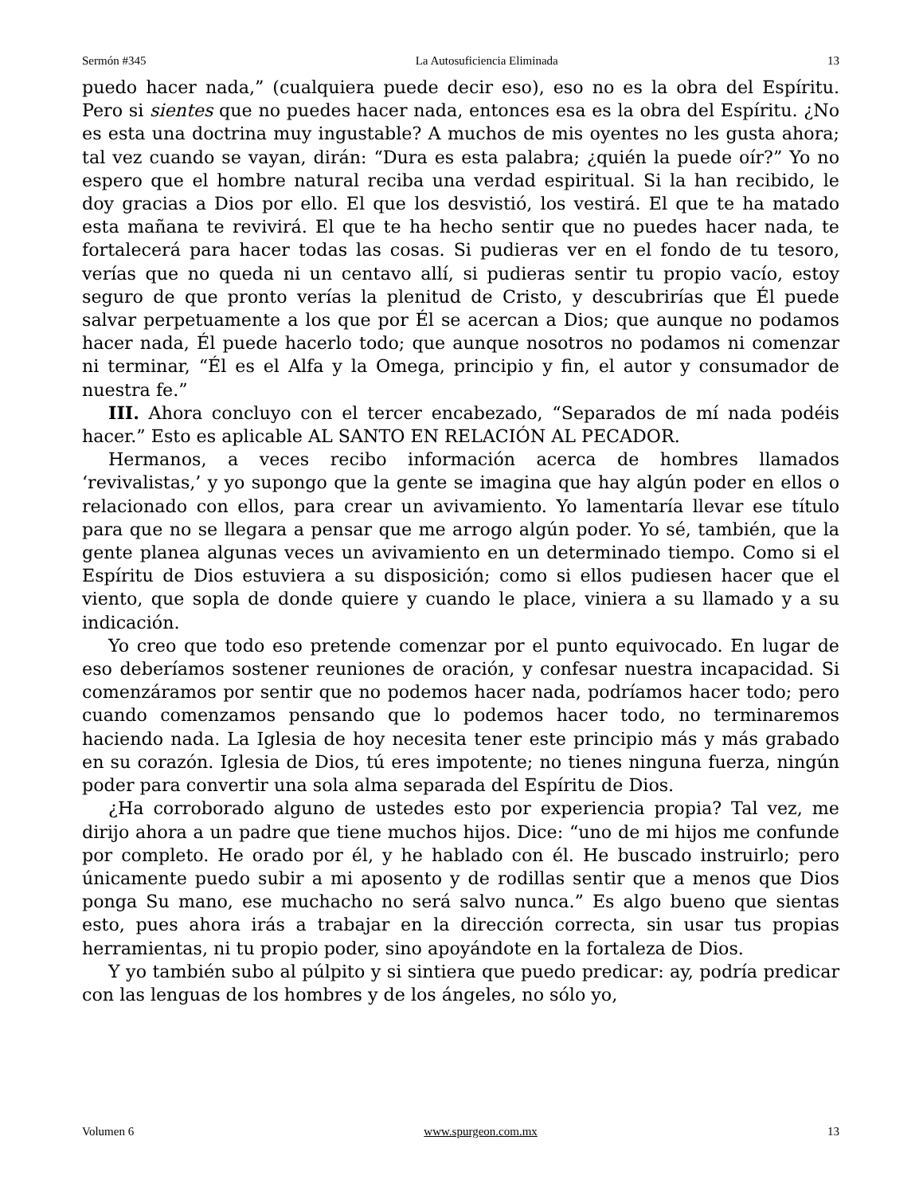Sermón #345 La Autosuficiencia Eliminada 13
puedo hacer nada,” (cualquiera puede decir eso), eso no es la obra del Espíritu. Pero si sientes que no puedes hacer nada, entonces esa es la obra del Espíritu. ¿No es esta una doctrina muy ingustable? A muchos de mis oyentes no les gusta ahora; tal vez cuando se vayan, dirán: “Dura es esta palabra; ¿quién la puede oír?” Yo no espero que el hombre natural reciba una verdad espiritual. Si la han recibido, le doy gracias a Dios por ello. El que los desvistió, los vestirá. El que te ha matado esta mañana te revivirá. El que te ha hecho sentir que no puedes hacer nada, te fortalecerá para hacer todas las cosas. Si pudieras ver en el fondo de tu tesoro, verías que no queda ni un centavo allí, si pudieras sentir tu propio vacío, estoy seguro de que pronto verías la plenitud de Cristo, y descubrirías que Él puede salvar perpetuamente a los que por Él se acercan a Dios; que aunque no podamos hacer nada, Él puede hacerlo todo; que aunque nosotros no podamos ni comenzar ni terminar, “Él es el Alfa y la Omega, principio y fin, el autor y consumador de nuestra fe.”
III. Ahora concluyo con el tercer encabezado, “Separados de mí nada podéis hacer.” Esto es aplicable AL SANTO EN RELACIÓN AL PECADOR.
Hermanos, a veces recibo información acerca de hombres llamados ‘revivalistas,’ y yo supongo que la gente se imagina que hay algún poder en ellos o relacionado con ellos, para crear un avivamiento. Yo lamentaría llevar ese título para que no se llegara a pensar que me arrogo algún poder. Yo sé, también, que la gente planea algunas veces un avivamiento en un determinado tiempo. Como si el Espíritu de Dios estuviera a su disposición; como si ellos pudiesen hacer que el viento, que sopla de donde quiere y cuando le place, viniera a su llamado y a su indicación.
Yo creo que todo eso pretende comenzar por el punto equivocado. En lugar de eso deberíamos sostener reuniones de oración, y confesar nuestra incapacidad. Si comenzáramos por sentir que no podemos hacer nada, podríamos hacer todo; pero cuando comenzamos pensando que lo podemos hacer todo, no terminaremos haciendo nada. La Iglesia de hoy necesita tener este principio más y más grabado en su corazón. Iglesia de Dios, tú eres impotente; no tienes ninguna fuerza, ningún poder para convertir una sola alma separada del Espíritu de Dios.
¿Ha corroborado alguno de ustedes esto por experiencia propia? Tal vez, me dirijo ahora a un padre que tiene muchos hijos. Dice: “uno de mi hijos me confunde por completo. He orado por él, y he hablado con él. He buscado instruirlo; pero únicamente puedo subir a mi aposento y de rodillas sentir que a menos que Dios ponga Su mano, ese muchacho no será salvo nunca.” Es algo bueno que sientas esto, pues ahora irás a trabajar en la dirección correcta, sin usar tus propias herramientas, ni tu propio poder, sino apoyándote en la fortaleza de Dios.
Y yo también subo al púlpito y si sintiera que puedo predicar: ay, podría predicar con las lenguas de los hombres y de los ángeles, no sólo yo,
Volumen 6 www.spurgeon.com.mx 13